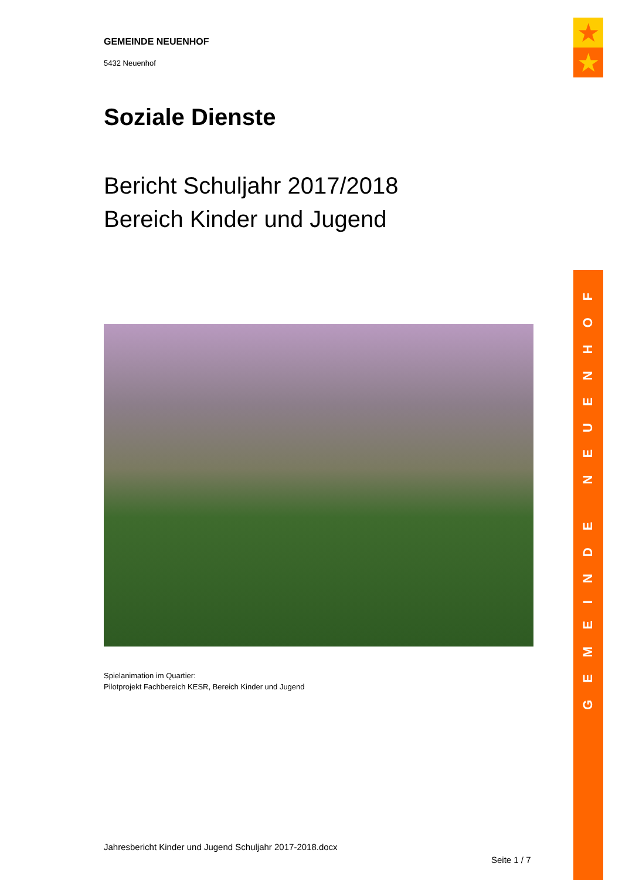★
★
GEMEINDE NEUENHOF
5432 Neuenhof
Soziale Dienste
Bericht Schuljahr 2017/2018
Bereich Kinder und Jugend
Spielanimation im Quartier:
Pilotprojekt Fachbereich KESR, Bereich Kinder und Jugend
Jahresbericht Kinder und Jugend Schuljahr 2017-2018.docx
Seite 1 / 7
GEMEINDE NEUENHOF